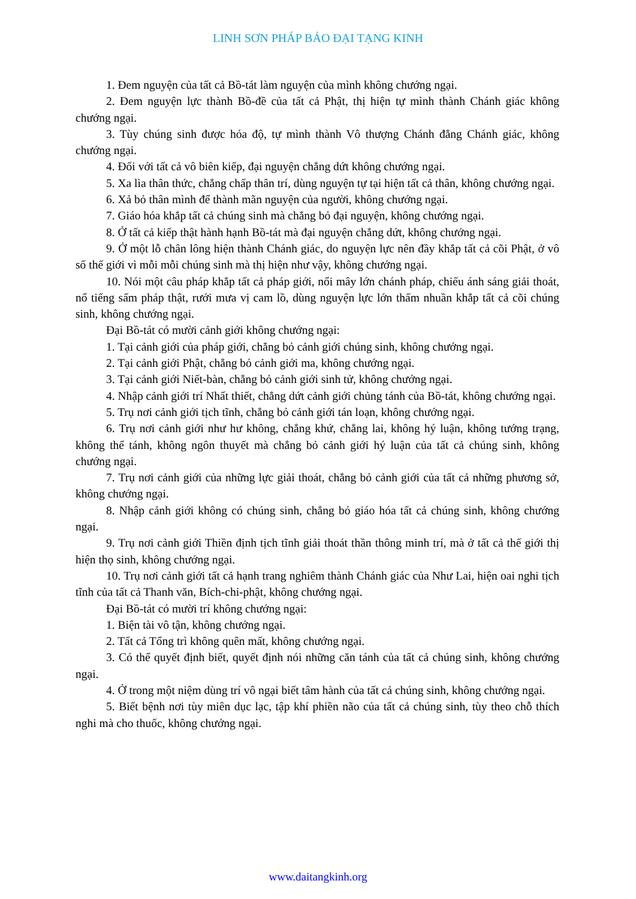LINH SƠN PHÁP BẢO ĐẠI TẠNG KINH
1. Đem nguyện của tất cả Bồ-tát làm nguyện của mình không chướng ngại.
2. Đem nguyện lực thành Bồ-đề của tất cả Phật, thị hiện tự mình thành Chánh giác không chướng ngại.
3. Tùy chúng sinh được hóa độ, tự mình thành Vô thượng Chánh đẳng Chánh giác, không chướng ngại.
4. Đối với tất cả vô biên kiếp, đại nguyện chẳng dứt không chướng ngại.
5. Xa lìa thân thức, chẳng chấp thân trí, dùng nguyện tự tại hiện tất cả thân, không chướng ngại.
6. Xả bỏ thân mình để thành mãn nguyện của người, không chướng ngại.
7. Giáo hóa khắp tất cả chúng sinh mà chẳng bỏ đại nguyện, không chướng ngại.
8. Ở tất cả kiếp thật hành hạnh Bồ-tát mà đại nguyện chẳng dứt, không chướng ngại.
9. Ở một lỗ chân lông hiện thành Chánh giác, do nguyện lực nên đầy khắp tất cả cõi Phật, ở vô số thế giới vì mỗi mỗi chúng sinh mà thị hiện như vậy, không chướng ngại.
10. Nói một câu pháp khắp tất cả pháp giới, nổi mây lớn chánh pháp, chiếu ánh sáng giải thoát, nổ tiếng sấm pháp thật, rưới mưa vị cam lồ, dùng nguyện lực lớn thấm nhuần khắp tất cả cõi chúng sinh, không chướng ngại.
Đại Bồ-tát có mười cảnh giới không chướng ngại:
1. Tại cảnh giới của pháp giới, chẳng bỏ cảnh giới chúng sinh, không chướng ngại.
2. Tại cảnh giới Phật, chẳng bỏ cảnh giới ma, không chướng ngại.
3. Tại cảnh giới Niết-bàn, chẳng bỏ cảnh giới sinh tử, không chướng ngại.
4. Nhập cảnh giới trí Nhất thiết, chẳng dứt cảnh giới chủng tánh của Bồ-tát, không chướng ngại.
5. Trụ nơi cảnh giới tịch tĩnh, chẳng bỏ cảnh giới tán loạn, không chướng ngại.
6. Trụ nơi cảnh giới như hư không, chẳng khứ, chẳng lai, không hý luận, không tướng trạng, không thể tánh, không ngôn thuyết mà chẳng bỏ cảnh giới hý luận của tất cả chúng sinh, không chướng ngại.
7. Trụ nơi cảnh giới của những lực giải thoát, chẳng bỏ cảnh giới của tất cả những phương sở, không chướng ngại.
8. Nhập cảnh giới không có chúng sinh, chẳng bỏ giáo hóa tất cả chúng sinh, không chướng ngại.
9. Trụ nơi cảnh giới Thiền định tịch tĩnh giải thoát thần thông minh trí, mà ở tất cả thế giới thị hiện thọ sinh, không chướng ngại.
10. Trụ nơi cảnh giới tất cả hạnh trang nghiêm thành Chánh giác của Như Lai, hiện oai nghi tịch tĩnh của tất cả Thanh văn, Bích-chi-phật, không chướng ngại.
Đại Bồ-tát có mười trí không chướng ngại:
1. Biện tài vô tận, không chướng ngại.
2. Tất cả Tổng trì không quên mất, không chướng ngại.
3. Có thể quyết định biết, quyết định nói những căn tánh của tất cả chúng sinh, không chướng ngại.
4. Ở trong một niệm dùng trí vô ngại biết tâm hành của tất cả chúng sinh, không chướng ngại.
5. Biết bệnh nơi tùy miên dục lạc, tập khí phiền não của tất cả chúng sinh, tùy theo chỗ thích nghi mà cho thuốc, không chướng ngại.
www.daitangkinh.org